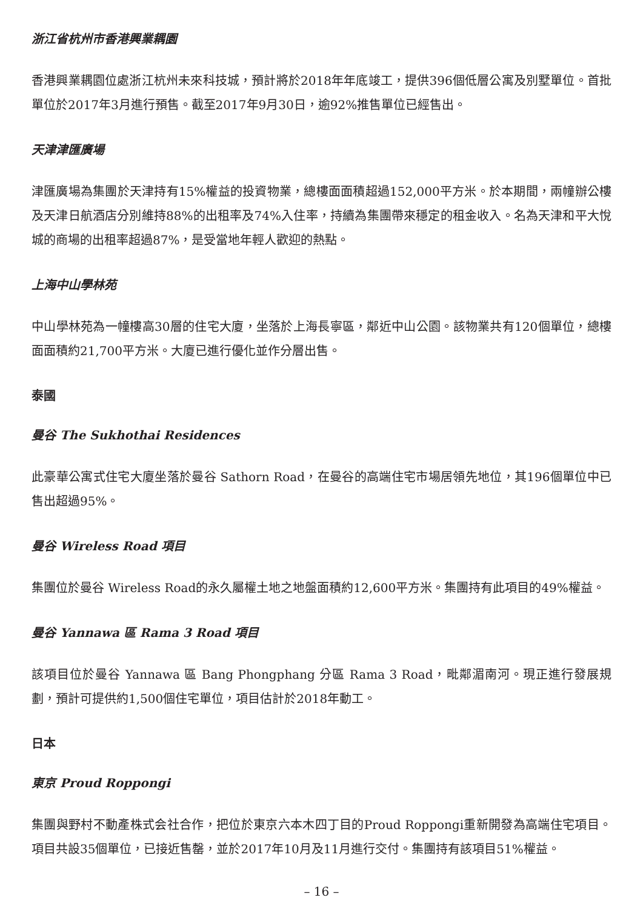浙江省杭州市香港興業耦園
香港興業耦園位處浙江杭州未來科技城，預計將於2018年年底竣工，提供396個低層公寓及別墅單位。首批單位於2017年3月進行預售。截至2017年9月30日，逾92%推售單位已經售出。
天津津匯廣場
津匯廣場為集團於天津持有15%權益的投資物業，總樓面面積超過152,000平方米。於本期間，兩幢辦公樓及天津日航酒店分別維持88%的出租率及74%入住率，持續為集團帶來穩定的租金收入。名為天津和平大悅城的商場的出租率超過87%，是受當地年輕人歡迎的熱點。
上海中山學林苑
中山學林苑為一幢樓高30層的住宅大廈，坐落於上海長寧區，鄰近中山公園。該物業共有120個單位，總樓面面積約21,700平方米。大廈已進行優化並作分層出售。
泰國
曼谷 The Sukhothai Residences
此豪華公寓式住宅大廈坐落於曼谷 Sathorn Road，在曼谷的高端住宅市場居領先地位，其196個單位中已售出超過95%。
曼谷 Wireless Road 項目
集團位於曼谷 Wireless Road的永久屬權土地之地盤面積約12,600平方米。集團持有此項目的49%權益。
曼谷 Yannawa 區 Rama 3 Road 項目
該項目位於曼谷 Yannawa 區 Bang Phongphang 分區 Rama 3 Road，毗鄰湄南河。現正進行發展規劃，預計可提供約1,500個住宅單位，項目估計於2018年動工。
日本
東京 Proud Roppongi
集團與野村不動產株式会社合作，把位於東京六本木四丁目的Proud Roppongi重新開發為高端住宅項目。項目共設35個單位，已接近售罄，並於2017年10月及11月進行交付。集團持有該項目51%權益。
– 16 –